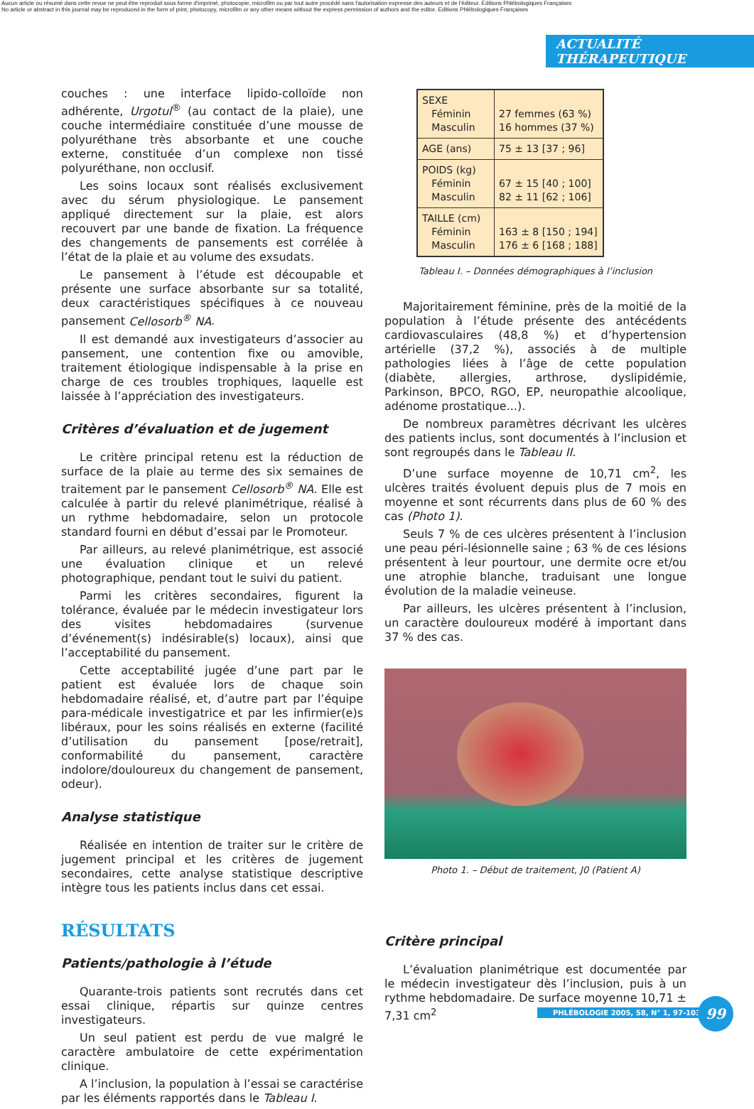Aucun article ou résumé dans cette revue ne peut être reproduit sous forme d'imprimé, photocopie, microfilm ou par tout autre procédé sans l'autorisation expresse des auteurs et de l'éditeur. Editions Phlébologiques Françaises
No article or abstract in this journal may be reproduced in the form of print, photocopy, microfilm or any other means without the express permission of authors and the editor. Editions Phlébologiques Françaises
ACTUALITÉ THÉRAPEUTIQUE
couches : une interface lipido-colloïde non adhérente, Urgotul<sup>®</sup> (au contact de la plaie), une couche intermédiaire constituée d’une mousse de polyuréthane très absorbante et une couche externe, constituée d’un complexe non tissé polyuréthane, non occlusif.
Les soins locaux sont réalisés exclusivement avec du sérum physiologique. Le pansement appliqué directement sur la plaie, est alors recouvert par une bande de fixation. La fréquence des changements de pansements est corrélée à l’état de la plaie et au volume des exsudats.
Le pansement à l’étude est découpable et présente une surface absorbante sur sa totalité, deux caractéristiques spécifiques à ce nouveau pansement Cellosorb<sup>®</sup> NA.
Il est demandé aux investigateurs d’associer au pansement, une contention fixe ou amovible, traitement étiologique indispensable à la prise en charge de ces troubles trophiques, laquelle est laissée à l’appréciation des investigateurs.
Critères d’évaluation et de jugement
Le critère principal retenu est la réduction de surface de la plaie au terme des six semaines de traitement par le pansement Cellosorb<sup>®</sup> NA. Elle est calculée à partir du relevé planimétrique, réalisé à un rythme hebdomadaire, selon un protocole standard fourni en début d’essai par le Promoteur.
Par ailleurs, au relevé planimétrique, est associé une évaluation clinique et un relevé photographique, pendant tout le suivi du patient.
Parmi les critères secondaires, figurent la tolérance, évaluée par le médecin investigateur lors des visites hebdomadaires (survenue d’événement(s) indésirable(s) locaux), ainsi que l’acceptabilité du pansement.
Cette acceptabilité jugée d’une part par le patient est évaluée lors de chaque soin hebdomadaire réalisé, et, d’autre part par l’équipe para-médicale investigatrice et par les infirmier(e)s libéraux, pour les soins réalisés en externe (facilité d’utilisation du pansement [pose/retrait], conformabilité du pansement, caractère indolore/douloureux du changement de pansement, odeur).
Analyse statistique
Réalisée en intention de traiter sur le critère de jugement principal et les critères de jugement secondaires, cette analyse statistique descriptive intègre tous les patients inclus dans cet essai.
RÉSULTATS
Patients/pathologie à l’étude
Quarante-trois patients sont recrutés dans cet essai clinique, répartis sur quinze centres investigateurs.
Un seul patient est perdu de vue malgré le caractère ambulatoire de cette expérimentation clinique.
A l’inclusion, la population à l’essai se caractérise par les éléments rapportés dans le Tableau I.
| SEXE Féminin Masculin | 27 femmes (63 %) 16 hommes (37 %) |
| AGE (ans) | 75 ± 13 [37 ; 96] |
| POIDS (kg) Féminin Masculin | 67 ± 15 [40 ; 100] 82 ± 11 [62 ; 106] |
| TAILLE (cm) Féminin Masculin | 163 ± 8 [150 ; 194] 176 ± 6 [168 ; 188] |
Tableau I. – Données démographiques à l’inclusion
Majoritairement féminine, près de la moitié de la population à l’étude présente des antécédents cardiovasculaires (48,8 %) et d’hypertension artérielle (37,2 %), associés à de multiple pathologies liées à l’âge de cette population (diabète, allergies, arthrose, dyslipidémie, Parkinson, BPCO, RGO, EP, neuropathie alcoolique, adénome prostatique...).
De nombreux paramètres décrivant les ulcères des patients inclus, sont documentés à l’inclusion et sont regroupés dans le Tableau II.
D’une surface moyenne de 10,71 cm<sup>2</sup>, les ulcères traités évoluent depuis plus de 7 mois en moyenne et sont récurrents dans plus de 60 % des cas (Photo 1).
Seuls 7 % de ces ulcères présentent à l’inclusion une peau péri-lésionnelle saine ; 63 % de ces lésions présentent à leur pourtour, une dermite ocre et/ou une atrophie blanche, traduisant une longue évolution de la maladie veineuse.
Par ailleurs, les ulcères présentent à l’inclusion, un caractère douloureux modéré à important dans 37 % des cas.
Photo 1. – Début de traitement, J0 (Patient A)
Critère principal
L’évaluation planimétrique est documentée par le médecin investigateur dès l’inclusion, puis à un rythme hebdomadaire. De surface moyenne 10,71 ± 7,31 cm<sup>2</sup>
PHLÉBOLOGIE 2005, 58, N° 1, 97-103 99